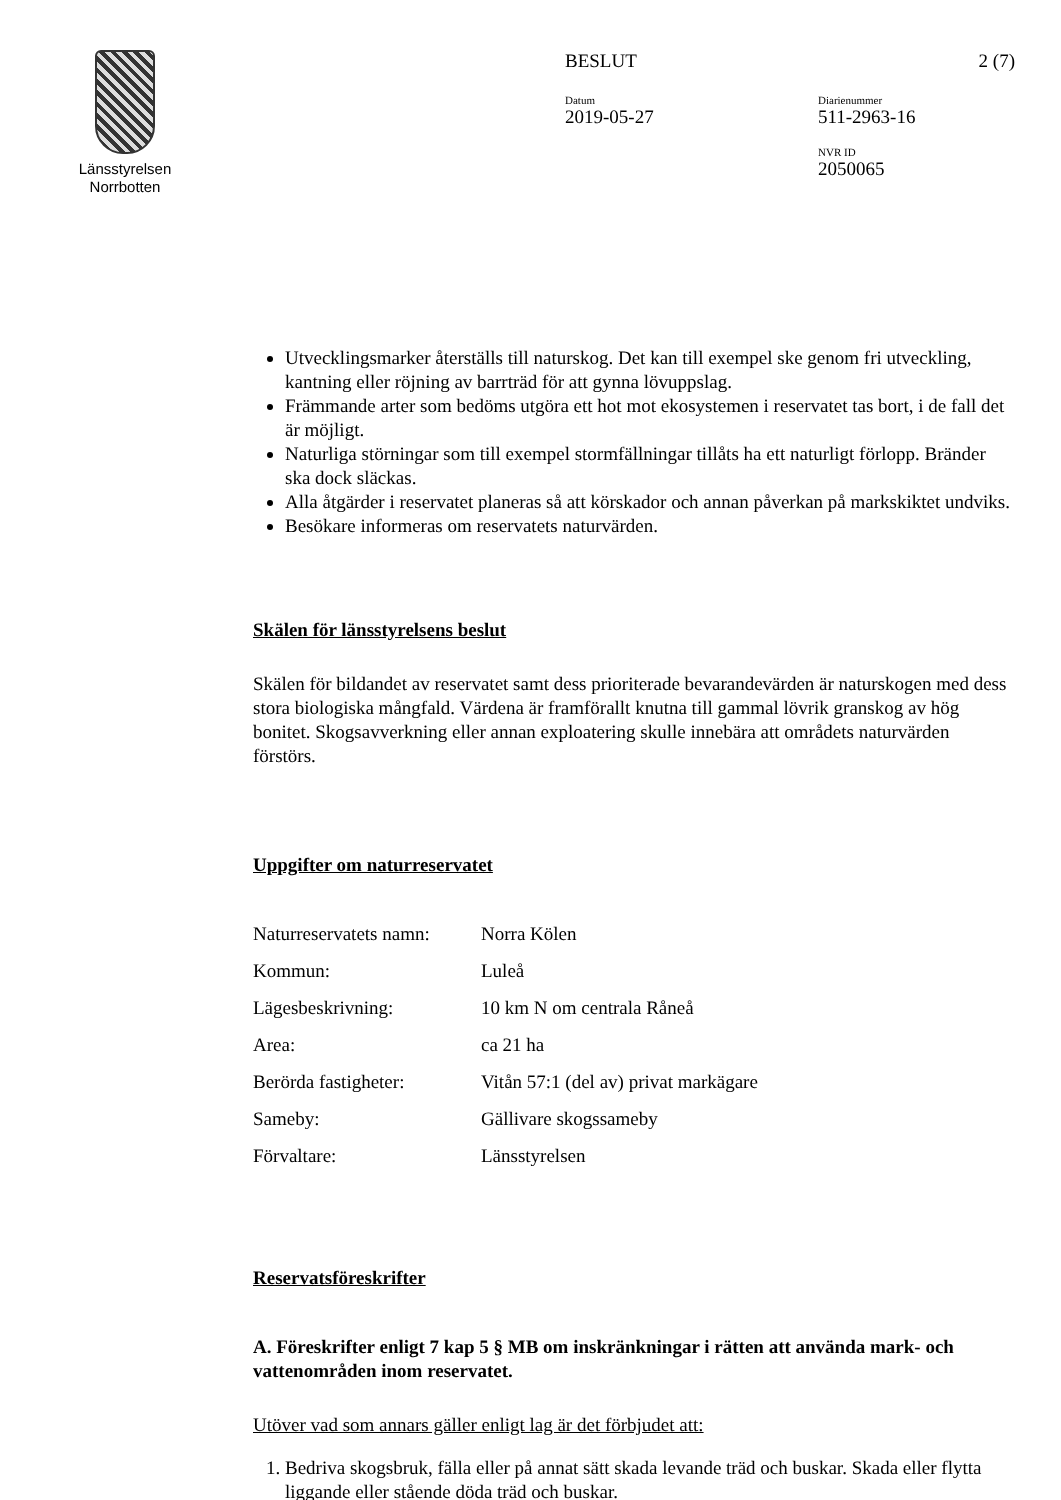Länsstyrelsen
Norrbotten
BESLUT 2 (7)
Datum
2019-05-27
Diarienummer
511-2963-16
NVR ID
2050065
Utvecklingsmarker återställs till naturskog. Det kan till exempel ske genom fri utveckling, kantning eller röjning av barrträd för att gynna lövuppslag.
Främmande arter som bedöms utgöra ett hot mot ekosystemen i reservatet tas bort, i de fall det är möjligt.
Naturliga störningar som till exempel stormfällningar tillåts ha ett naturligt förlopp. Bränder ska dock släckas.
Alla åtgärder i reservatet planeras så att körskador och annan påverkan på markskiktet undviks.
Besökare informeras om reservatets naturvärden.
Skälen för länsstyrelsens beslut
Skälen för bildandet av reservatet samt dess prioriterade bevarandevärden är naturskogen med dess stora biologiska mångfald. Värdena är framförallt knutna till gammal lövrik granskog av hög bonitet. Skogsavverkning eller annan exploatering skulle innebära att områdets naturvärden förstörs.
Uppgifter om naturreservatet
| Naturreservatets namn: | Norra Kölen |
| Kommun: | Luleå |
| Lägesbeskrivning: | 10 km N om centrala Råneå |
| Area: | ca 21 ha |
| Berörda fastigheter: | Vitån 57:1 (del av) privat markägare |
| Sameby: | Gällivare skogssameby |
| Förvaltare: | Länsstyrelsen |
Reservatsföreskrifter
A. Föreskrifter enligt 7 kap 5 § MB om inskränkningar i rätten att använda mark- och vattenområden inom reservatet.
Utöver vad som annars gäller enligt lag är det förbjudet att:
1. Bedriva skogsbruk, fälla eller på annat sätt skada levande träd och buskar. Skada eller flytta liggande eller stående döda träd och buskar.